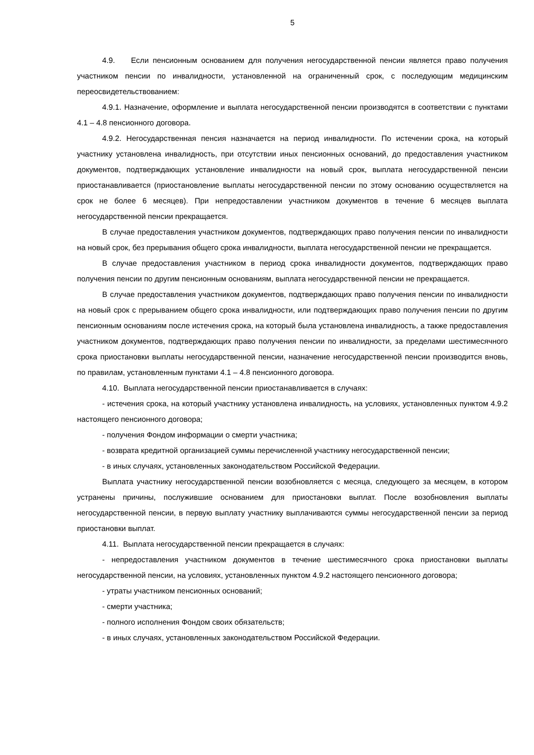5
4.9. Если пенсионным основанием для получения негосударственной пенсии является право получения участником пенсии по инвалидности, установленной на ограниченный срок, с последующим медицинским переосвидетельствованием:
4.9.1. Назначение, оформление и выплата негосударственной пенсии производятся в соответствии с пунктами 4.1 – 4.8 пенсионного договора.
4.9.2. Негосударственная пенсия назначается на период инвалидности. По истечении срока, на который участнику установлена инвалидность, при отсутствии иных пенсионных оснований, до предоставления участником документов, подтверждающих установление инвалидности на новый срок, выплата негосударственной пенсии приостанавливается (приостановление выплаты негосударственной пенсии по этому основанию осуществляется на срок не более 6 месяцев). При непредоставлении участником документов в течение 6 месяцев выплата негосударственной пенсии прекращается.
В случае предоставления участником документов, подтверждающих право получения пенсии по инвалидности на новый срок, без прерывания общего срока инвалидности, выплата негосударственной пенсии не прекращается.
В случае предоставления участником в период срока инвалидности документов, подтверждающих право получения пенсии по другим пенсионным основаниям, выплата негосударственной пенсии не прекращается.
В случае предоставления участником документов, подтверждающих право получения пенсии по инвалидности на новый срок с прерыванием общего срока инвалидности, или подтверждающих право получения пенсии по другим пенсионным основаниям после истечения срока, на который была установлена инвалидность, а также предоставления участником документов, подтверждающих право получения пенсии по инвалидности, за пределами шестимесячного срока приостановки выплаты негосударственной пенсии, назначение негосударственной пенсии производится вновь, по правилам, установленным пунктами 4.1 – 4.8 пенсионного договора.
4.10. Выплата негосударственной пенсии приостанавливается в случаях:
- истечения срока, на который участнику установлена инвалидность, на условиях, установленных пунктом 4.9.2 настоящего пенсионного договора;
- получения Фондом информации о смерти участника;
- возврата кредитной организацией суммы перечисленной участнику негосударственной пенсии;
- в иных случаях, установленных законодательством Российской Федерации.
Выплата участнику негосударственной пенсии возобновляется с месяца, следующего за месяцем, в котором устранены причины, послужившие основанием для приостановки выплат. После возобновления выплаты негосударственной пенсии, в первую выплату участнику выплачиваются суммы негосударственной пенсии за период приостановки выплат.
4.11. Выплата негосударственной пенсии прекращается в случаях:
- непредоставления участником документов в течение шестимесячного срока приостановки выплаты негосударственной пенсии, на условиях, установленных пунктом 4.9.2 настоящего пенсионного договора;
- утраты участником пенсионных оснований;
- смерти участника;
- полного исполнения Фондом своих обязательств;
- в иных случаях, установленных законодательством Российской Федерации.